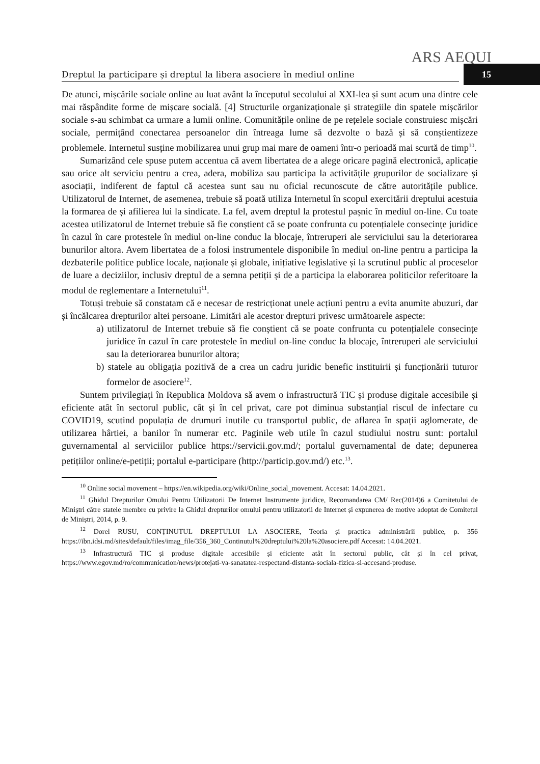ARS AEQUI
Dreptul la participare și dreptul la libera asociere în mediul online 15
De atunci, mișcările sociale online au luat avânt la începutul secolului al XXI-lea și sunt acum una dintre cele mai răspândite forme de mișcare socială. [4] Structurile organizaționale și strategiile din spatele mișcărilor sociale s-au schimbat ca urmare a lumii online. Comunitățile online de pe rețelele sociale construiesc mișcări sociale, permițând conectarea persoanelor din întreaga lume să dezvolte o bază și să conștientizeze problemele. Internetul susține mobilizarea unui grup mai mare de oameni într-o perioadă mai scurtă de timp<sup>10</sup>.
Sumarizând cele spuse putem accentua că avem libertatea de a alege oricare pagină electronică, aplicație sau orice alt serviciu pentru a crea, adera, mobiliza sau participa la activitățile grupurilor de socializare și asociații, indiferent de faptul că acestea sunt sau nu oficial recunoscute de către autoritățile publice. Utilizatorul de Internet, de asemenea, trebuie să poată utiliza Internetul în scopul exercitării dreptului acestuia la formarea de și afilierea lui la sindicate. La fel, avem dreptul la protestul pașnic în mediul on-line. Cu toate acestea utilizatorul de Internet trebuie să fie conștient că se poate confrunta cu potențialele consecințe juridice în cazul în care protestele în mediul on-line conduc la blocaje, întreruperi ale serviciului sau la deteriorarea bunurilor altora. Avem libertatea de a folosi instrumentele disponibile în mediul on-line pentru a participa la dezbaterile politice publice locale, naționale și globale, inițiative legislative și la scrutinul public al proceselor de luare a deciziilor, inclusiv dreptul de a semna petiții și de a participa la elaborarea politicilor referitoare la modul de reglementare a Internetului<sup>11</sup>.
Totuși trebuie să constatam că e necesar de restricționat unele acțiuni pentru a evita anumite abuzuri, dar și încălcarea drepturilor altei persoane. Limitări ale acestor drepturi privesc următoarele aspecte:
a) utilizatorul de Internet trebuie să fie conștient că se poate confrunta cu potențialele consecințe juridice în cazul în care protestele în mediul on-line conduc la blocaje, întreruperi ale serviciului sau la deteriorarea bunurilor altora;
b) statele au obligația pozitivă de a crea un cadru juridic benefic instituirii și funcționării tuturor formelor de asociere<sup>12</sup>.
Suntem privilegiați în Republica Moldova să avem o infrastructură TIC și produse digitale accesibile și eficiente atât în sectorul public, cât și în cel privat, care pot diminua substanțial riscul de infectare cu COVID19, scutind populația de drumuri inutile cu transportul public, de aflarea în spații aglomerate, de utilizarea hârtiei, a banilor în numerar etc. Paginile web utile în cazul studiului nostru sunt: portalul guvernamental al serviciilor publice https://servicii.gov.md/; portalul guvernamental de date; depunerea petițiilor online/e-petiții; portalul e-participare (http://particip.gov.md/) etc.<sup>13</sup>.
<sup>10</sup> Online social movement – https://en.wikipedia.org/wiki/Online_social_movement. Accesat: 14.04.2021.
<sup>11</sup> Ghidul Drepturilor Omului Pentru Utilizatorii De Internet Instrumente juridice, Recomandarea CM/ Rec(2014)6 a Comitetului de Miniștri către statele membre cu privire la Ghidul drepturilor omului pentru utilizatorii de Internet și expunerea de motive adoptat de Comitetul de Miniștri, 2014, p. 9.
<sup>12</sup> Dorel RUSU, CONȚINUTUL DREPTULUI LA ASOCIERE, Teoria și practica administrării publice, p. 356 https://ibn.idsi.md/sites/default/files/imag_file/356_360_Continutul%20dreptului%20la%20asociere.pdf Accesat: 14.04.2021.
<sup>13</sup> Infrastructură TIC și produse digitale accesibile și eficiente atât în sectorul public, cât și în cel privat, https://www.egov.md/ro/communication/news/protejati-va-sanatatea-respectand-distanta-sociala-fizica-si-accesand-produse.